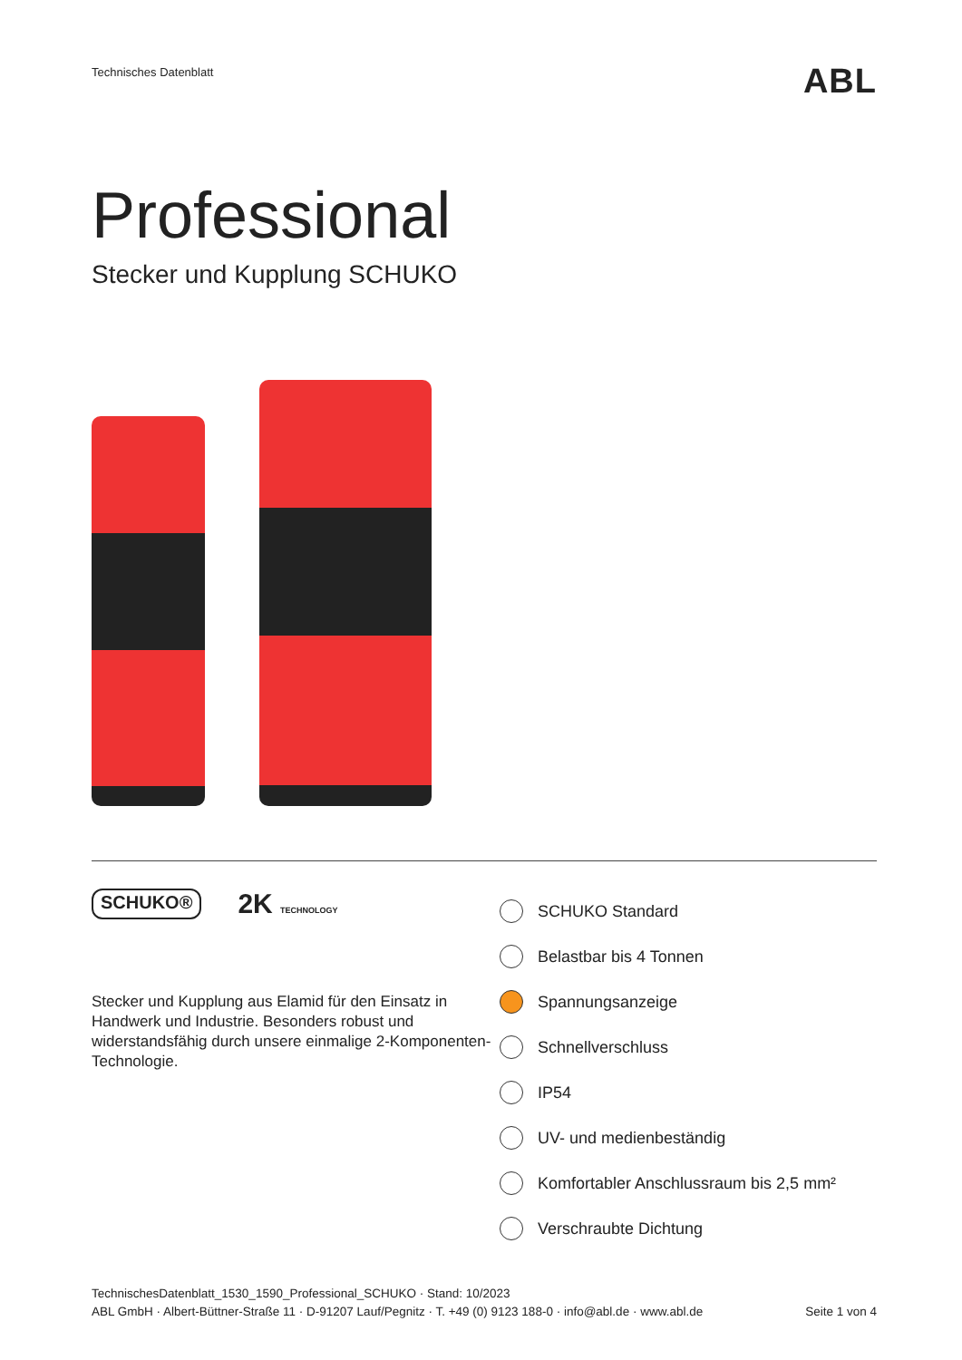Technisches Datenblatt ABL
Professional
Stecker und Kupplung SCHUKO
SCHUKO® 2K TECHNOLOGY
Stecker und Kupplung aus Elamid für den Einsatz in Handwerk und Industrie. Besonders robust und widerstandsfähig durch unsere einmalige 2-Komponenten-Technologie.
SCHUKO Standard
Belastbar bis 4 Tonnen
Spannungsanzeige
Schnellverschluss
IP54
UV- und medienbeständig
Komfortabler Anschlussraum bis 2,5 mm²
Verschraubte Dichtung
TechnischesDatenblatt_1530_1590_Professional_SCHUKO · Stand: 10/2023
ABL GmbH · Albert-Büttner-Straße 11 · D-91207 Lauf/Pegnitz · T. +49 (0) 9123 188-0 · info@abl.de · www.abl.de Seite 1 von 4